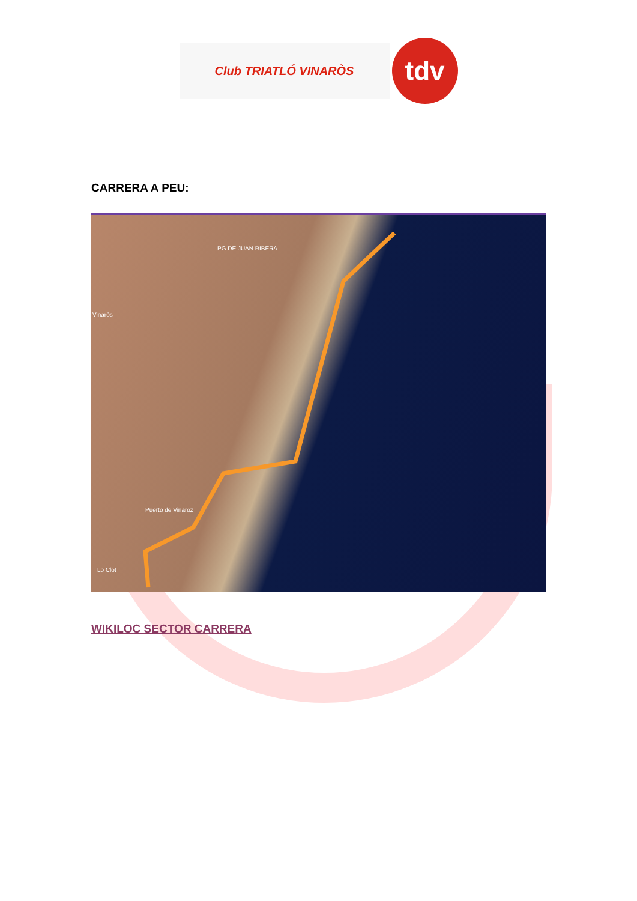Club TRIATLÓ VINARÒS
tdv
CARRERA A PEU:
Vinaròs
PG DE JUAN RIBERA
Puerto de Vinaroz
Lo Clot
WIKILOC SECTOR CARRERA